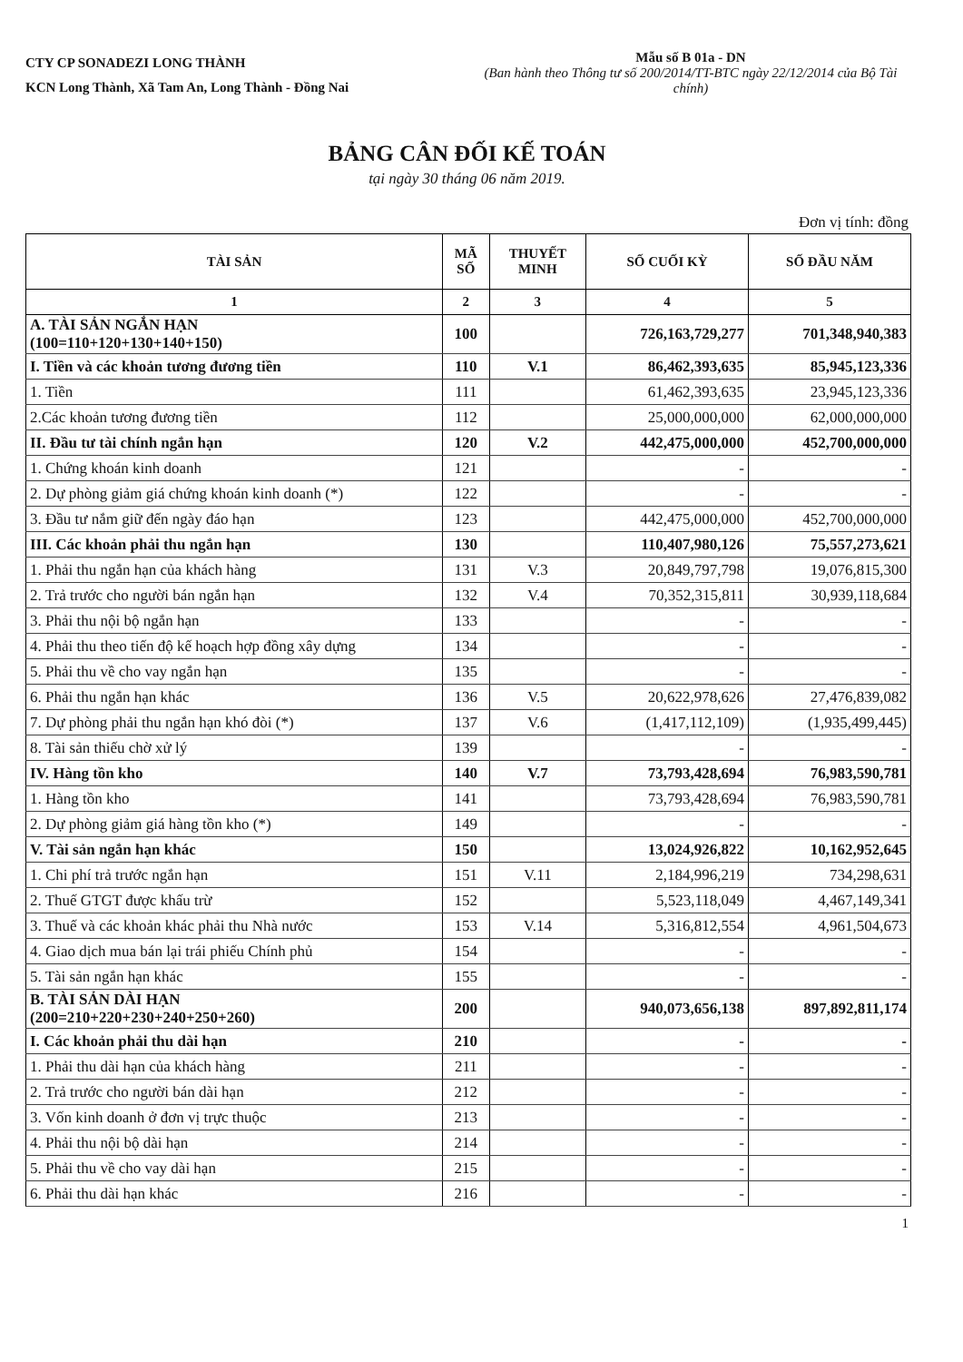CTY CP SONADEZI LONG THÀNH
KCN Long Thành, Xã Tam An, Long Thành - Đồng Nai
Mẫu số B 01a - DN
(Ban hành theo Thông tư số 200/2014/TT-BTC ngày 22/12/2014 của Bộ Tài chính)
BẢNG CÂN ĐỐI KẾ TOÁN
tại ngày 30 tháng 06 năm 2019.
Đơn vị tính: đồng
| TÀI SẢN | MÃ SỐ | THUYẾT MINH | SỐ CUỐI KỲ | SỐ ĐẦU NĂM |
| --- | --- | --- | --- | --- |
| 1 | 2 | 3 | 4 | 5 |
| A. TÀI SẢN NGẮN HẠN (100=110+120+130+140+150) | 100 | | 726,163,729,277 | 701,348,940,383 |
| I. Tiền và các khoản tương đương tiền | 110 | V.1 | 86,462,393,635 | 85,945,123,336 |
| 1. Tiền | 111 | | 61,462,393,635 | 23,945,123,336 |
| 2.Các khoản tương đương tiền | 112 | | 25,000,000,000 | 62,000,000,000 |
| II. Đầu tư tài chính ngắn hạn | 120 | V.2 | 442,475,000,000 | 452,700,000,000 |
| 1. Chứng khoán kinh doanh | 121 | | - | - |
| 2. Dự phòng giảm giá chứng khoán kinh doanh (*) | 122 | | - | - |
| 3. Đầu tư nắm giữ đến ngày đáo hạn | 123 | | 442,475,000,000 | 452,700,000,000 |
| III. Các khoản phải thu ngắn hạn | 130 | | 110,407,980,126 | 75,557,273,621 |
| 1. Phải thu ngắn hạn của khách hàng | 131 | V.3 | 20,849,797,798 | 19,076,815,300 |
| 2. Trả trước cho người bán ngắn hạn | 132 | V.4 | 70,352,315,811 | 30,939,118,684 |
| 3. Phải thu nội bộ ngắn hạn | 133 | | - | - |
| 4. Phải thu theo tiến độ kế hoạch hợp đồng xây dựng | 134 | | - | - |
| 5. Phải thu về cho vay ngắn hạn | 135 | | - | - |
| 6. Phải thu ngắn hạn khác | 136 | V.5 | 20,622,978,626 | 27,476,839,082 |
| 7. Dự phòng phải thu ngắn hạn khó đòi (*) | 137 | V.6 | (1,417,112,109) | (1,935,499,445) |
| 8. Tài sản thiếu chờ xử lý | 139 | | - | - |
| IV. Hàng tồn kho | 140 | V.7 | 73,793,428,694 | 76,983,590,781 |
| 1. Hàng tồn kho | 141 | | 73,793,428,694 | 76,983,590,781 |
| 2. Dự phòng giảm giá hàng tồn kho (*) | 149 | | - | - |
| V. Tài sản ngắn hạn khác | 150 | | 13,024,926,822 | 10,162,952,645 |
| 1. Chi phí trả trước ngắn hạn | 151 | V.11 | 2,184,996,219 | 734,298,631 |
| 2. Thuế GTGT được khấu trừ | 152 | | 5,523,118,049 | 4,467,149,341 |
| 3. Thuế và các khoản khác phải thu Nhà nước | 153 | V.14 | 5,316,812,554 | 4,961,504,673 |
| 4. Giao dịch mua bán lại trái phiếu Chính phủ | 154 | | - | - |
| 5. Tài sản ngắn hạn khác | 155 | | - | - |
| B. TÀI SẢN DÀI HẠN (200=210+220+230+240+250+260) | 200 | | 940,073,656,138 | 897,892,811,174 |
| I. Các khoản phải thu dài hạn | 210 | | - | - |
| 1. Phải thu dài hạn của khách hàng | 211 | | - | - |
| 2. Trả trước cho người bán dài hạn | 212 | | - | - |
| 3. Vốn kinh doanh ở đơn vị trực thuộc | 213 | | - | - |
| 4. Phải thu nội bộ dài hạn | 214 | | - | - |
| 5. Phải thu về cho vay dài hạn | 215 | | - | - |
| 6. Phải thu dài hạn khác | 216 | | - | - |
1